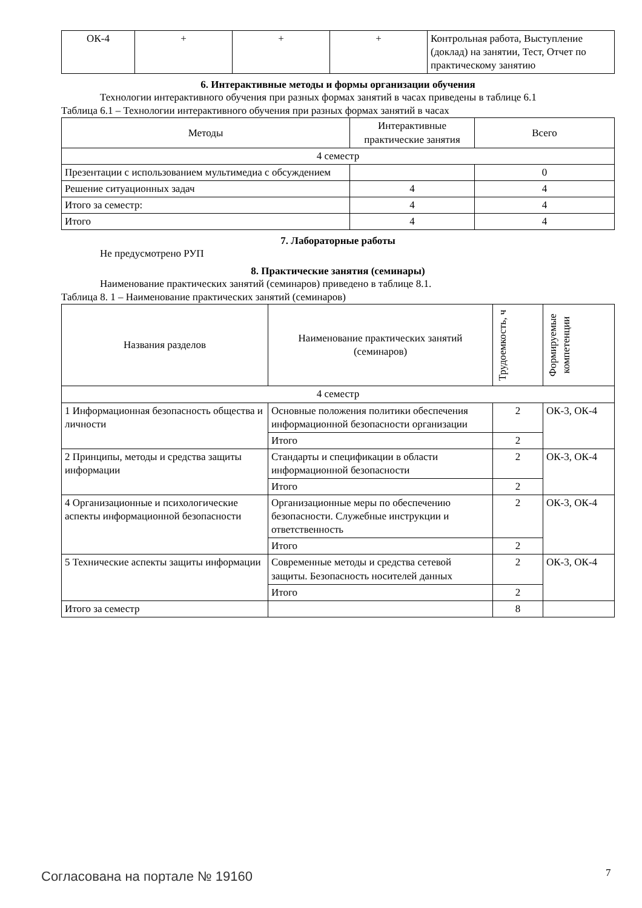| ОК-4 | + | + | + | Контрольная работа, Выступление (доклад) на занятии, Тест, Отчет по практическому занятию |
6. Интерактивные методы и формы организации обучения
Технологии интерактивного обучения при разных формах занятий в часах приведены в таблице 6.1
Таблица 6.1 – Технологии интерактивного обучения при разных формах занятий в часах
| Методы | Интерактивные практические занятия | Всего |
| --- | --- | --- |
| 4 семестр | | |
| Презентации с использованием мультимедиа с обсуждением | | 0 |
| Решение ситуационных задач | 4 | 4 |
| Итого за семестр: | 4 | 4 |
| Итого | 4 | 4 |
7. Лабораторные работы
Не предусмотрено РУП
8. Практические занятия (семинары)
Наименование практических занятий (семинаров) приведено в таблице 8.1.
Таблица 8. 1 – Наименование практических занятий (семинаров)
| Названия разделов | Наименование практических занятий (семинаров) | Трудоемкость, ч | Формируемые компетенции |
| --- | --- | --- | --- |
| 4 семестр | | | |
| 1 Информационная безопасность общества и личности | Основные положения политики обеспечения информационной безопасности организации | 2 | ОК-3, ОК-4 |
| | Итого | 2 | |
| 2 Принципы, методы и средства защиты информации | Стандарты и спецификации в области информационной безопасности | 2 | ОК-3, ОК-4 |
| | Итого | 2 | |
| 4 Организационные и психологические аспекты информационной безопасности | Организационные меры по обеспечению безопасности. Служебные инструкции и ответственность | 2 | ОК-3, ОК-4 |
| | Итого | 2 | |
| 5 Технические аспекты защиты информации | Современные методы и средства сетевой защиты. Безопасность носителей данных | 2 | ОК-3, ОК-4 |
| | Итого | 2 | |
| Итого за семестр | | 8 | |
Согласована на портале № 19160 7